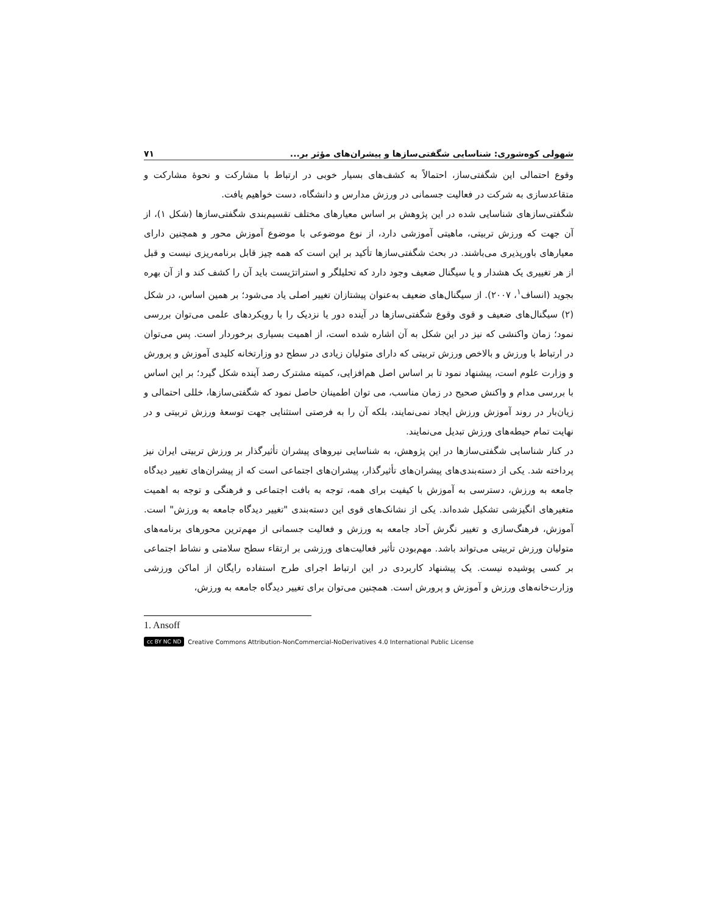شهولی کوه‌شوری: شناسایی شگفتی‌سازها و پیشران‌های مؤثر بر... ۷۱
وقوع احتمالی این شگفتی‌ساز، احتمالاً به کشف‌های بسیار خوبی در ارتباط با مشارکت و نحوهٔ مشارکت و متقاعدسازی به شرکت در فعالیت جسمانی در ورزش مدارس و دانشگاه، دست خواهیم یافت.
شگفتی‌سازهای شناسایی شده در این پژوهش بر اساس معیارهای مختلف تقسیم‌بندی شگفتی‌سازها (شکل ۱)، از آن جهت که ورزش تربیتی، ماهیتی آموزشی دارد، از نوع موضوعی با موضوع آموزش محور و همچنین دارای معیارهای باورپذیری می‌باشند. در بحث شگفتی‌سازها تأکید بر این است که همه چیز قابل برنامه‌ریزی نیست و قبل از هر تغییری یک هشدار و یا سیگنال ضعیف وجود دارد که تحلیلگر و استراتژیست باید آن را کشف کند و از آن بهره بجوید (انساف<sup>۱</sup>، ۲۰۰۷). از سیگنال‌های ضعیف به‌عنوان پیشتازان تغییر اصلی یاد می‌شود؛ بر همین اساس، در شکل (۲) سیگنال‌های ضعیف و قوی وقوع شگفتی‌سازها در آینده دور یا نزدیک را با رویکردهای علمی می‌توان بررسی نمود؛ زمان واکنشی که نیز در این شکل به آن اشاره شده است، از اهمیت بسیاری برخوردار است. پس می‌توان در ارتباط با ورزش و بالاخص ورزش تربیتی که دارای متولیان زیادی در سطح دو وزارتخانه کلیدی آموزش و پرورش و وزارت علوم است، پیشنهاد نمود تا بر اساس اصل هم‌افزایی، کمیته مشترک رصد آینده شکل گیرد؛ بر این اساس با بررسی مدام و واکنش صحیح در زمان مناسب، می توان اطمینان حاصل نمود که شگفتی‌سازها، خللی احتمالی و زیان‌بار در روند آموزش ورزش ایجاد نمی‌نمایند، بلکه آن را به فرصتی استثنایی جهت توسعهٔ ورزش تربیتی و در نهایت تمام حیطه‌های ورزش تبدیل می‌نمایند.
در کنار شناسایی شگفتی‌سازها در این پژوهش، به شناسایی نیروهای پیشران تأثیرگذار بر ورزش تربیتی ایران نیز پرداخته شد. یکی از دسته‌بندی‌های پیشران‌های تأثیرگذار، پیشران‌های اجتماعی است که از پیشران‌های تغییر دیدگاه جامعه به ورزش، دسترسی به آموزش با کیفیت برای همه، توجه به بافت اجتماعی و فرهنگی و توجه به اهمیت متغیرهای انگیزشی تشکیل شده‌اند. یکی از نشانک‌های قوی این دسته‌بندی "تغییر دیدگاه جامعه به ورزش" است. آموزش، فرهنگ‌سازی و تغییر نگرش آحاد جامعه به ورزش و فعالیت جسمانی از مهم‌ترین محورهای برنامه‌های متولیان ورزش تربیتی می‌تواند باشد. مهم‌بودن تأثیر فعالیت‌های ورزشی بر ارتقاء سطح سلامتی و نشاط اجتماعی بر کسی پوشیده نیست. یک پیشنهاد کاربردی در این ارتباط اجرای طرح استفاده رایگان از اماکن ورزشی وزارت‌خانه‌های ورزش و آموزش و پرورش است. همچنین می‌توان برای تغییر دیدگاه جامعه به ورزش،
1. Ansoff
cc BY NC ND Creative Commons Attribution-NonCommercial-NoDerivatives 4.0 International Public License